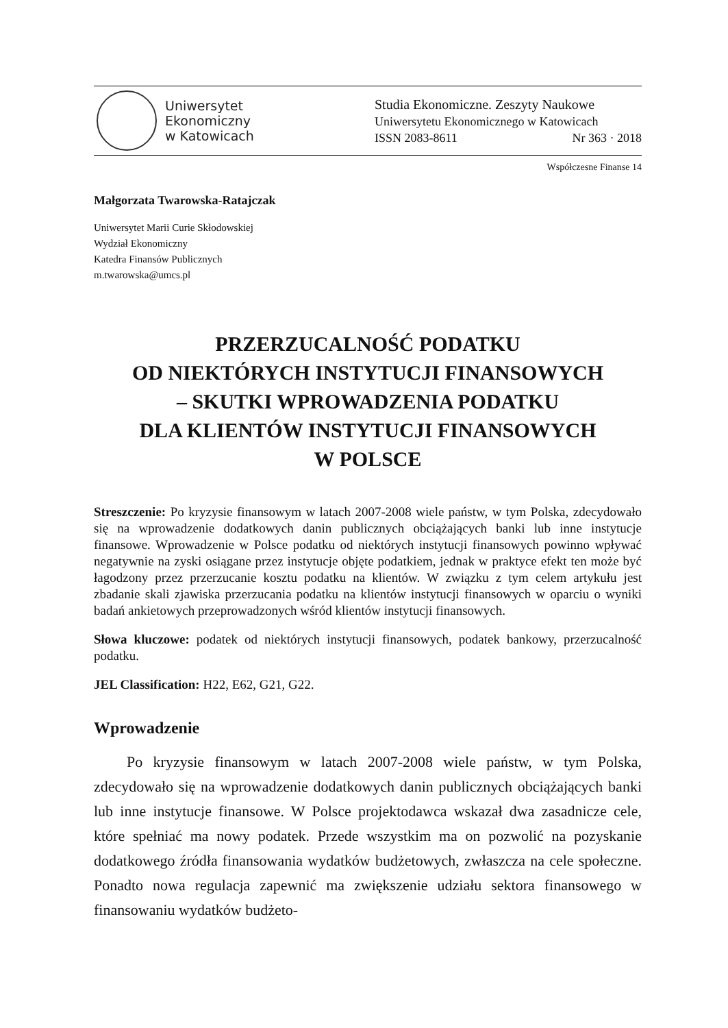Uniwersytet
Ekonomiczny
w Katowicach
Studia Ekonomiczne. Zeszyty Naukowe
Uniwersytetu Ekonomicznego w Katowicach
ISSN 2083-8611 Nr 363 · 2018
Współczesne Finanse 14
Małgorzata Twarowska-Ratajczak
Uniwersytet Marii Curie Skłodowskiej
Wydział Ekonomiczny
Katedra Finansów Publicznych
m.twarowska@umcs.pl
PRZERZUCALNOŚĆ PODATKU
OD NIEKTÓRYCH INSTYTUCJI FINANSOWYCH
– SKUTKI WPROWADZENIA PODATKU
DLA KLIENTÓW INSTYTUCJI FINANSOWYCH
W POLSCE
Streszczenie: Po kryzysie finansowym w latach 2007-2008 wiele państw, w tym Polska, zdecydowało się na wprowadzenie dodatkowych danin publicznych obciążających banki lub inne instytucje finansowe. Wprowadzenie w Polsce podatku od niektórych instytucji finansowych powinno wpływać negatywnie na zyski osiągane przez instytucje objęte podatkiem, jednak w praktyce efekt ten może być łagodzony przez przerzucanie kosztu podatku na klientów. W związku z tym celem artykułu jest zbadanie skali zjawiska przerzucania podatku na klientów instytucji finansowych w oparciu o wyniki badań ankietowych przeprowadzonych wśród klientów instytucji finansowych.
Słowa kluczowe: podatek od niektórych instytucji finansowych, podatek bankowy, przerzucalność podatku.
JEL Classification: H22, E62, G21, G22.
Wprowadzenie
Po kryzysie finansowym w latach 2007-2008 wiele państw, w tym Polska, zdecydowało się na wprowadzenie dodatkowych danin publicznych obciążających banki lub inne instytucje finansowe. W Polsce projektodawca wskazał dwa zasadnicze cele, które spełniać ma nowy podatek. Przede wszystkim ma on pozwolić na pozyskanie dodatkowego źródła finansowania wydatków budżetowych, zwłaszcza na cele społeczne. Ponadto nowa regulacja zapewnić ma zwiększenie udziału sektora finansowego w finansowaniu wydatków budżeto-